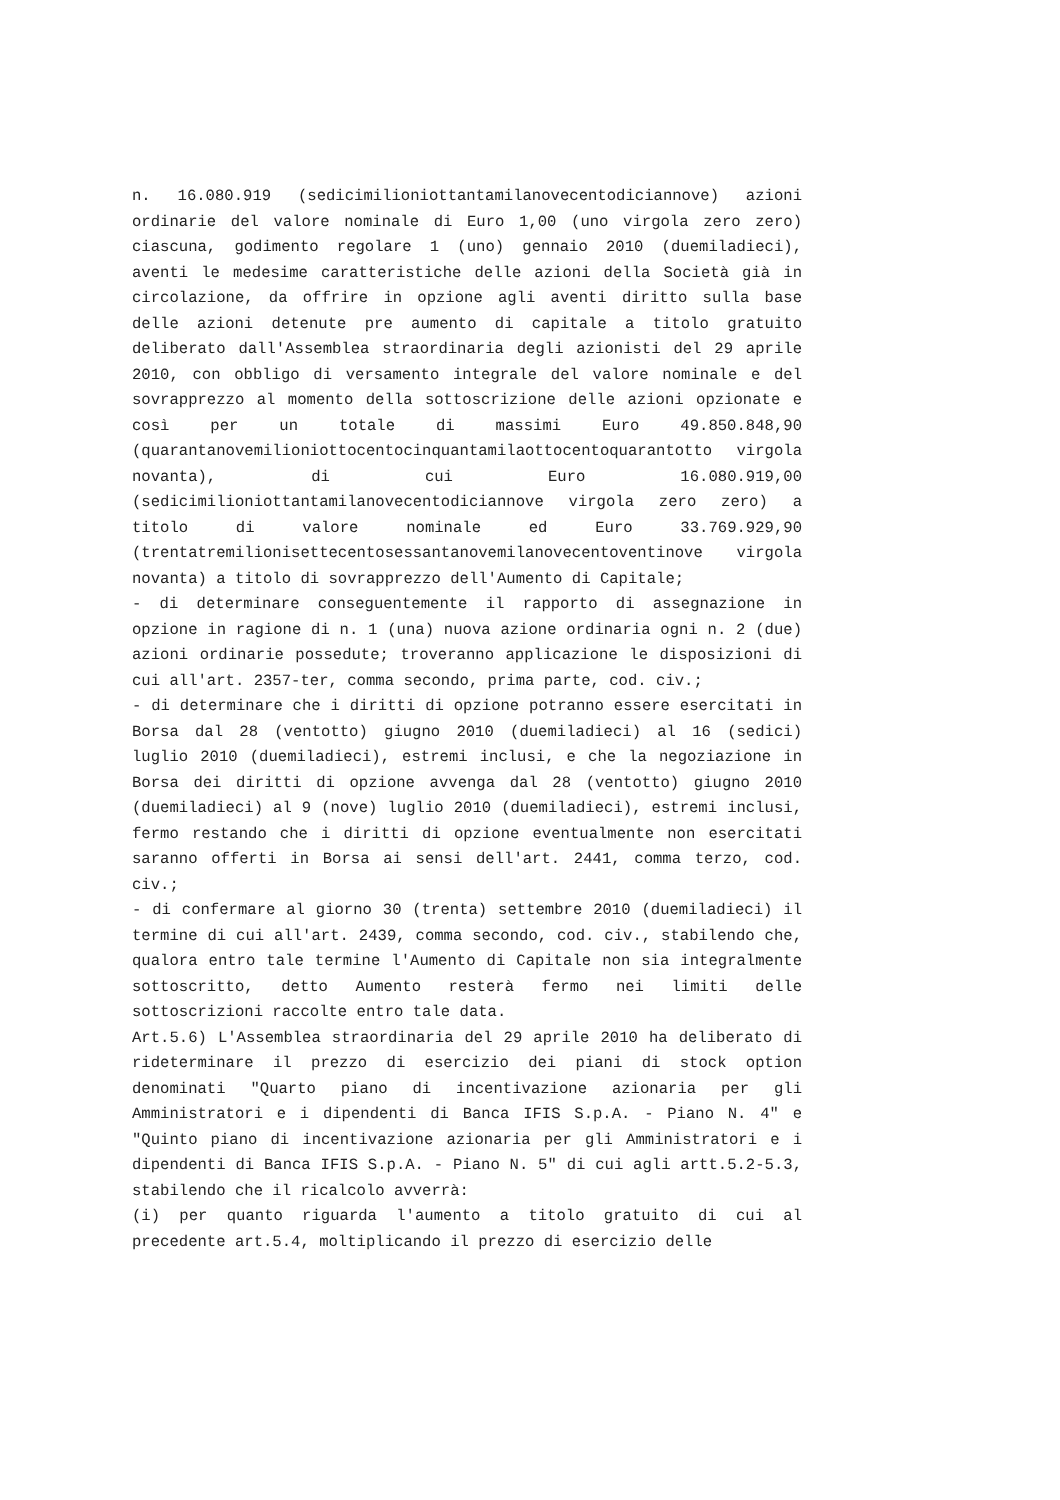n. 16.080.919 (sedicimilioniottantamilanovecentodiciannove) azioni ordinarie del valore nominale di Euro 1,00 (uno virgola zero zero) ciascuna, godimento regolare 1 (uno) gennaio 2010 (duemiladieci), aventi le medesime caratteristiche delle azioni della Società già in circolazione, da offrire in opzione agli aventi diritto sulla base delle azioni detenute pre aumento di capitale a titolo gratuito deliberato dall'Assemblea straordinaria degli azionisti del 29 aprile 2010, con obbligo di versamento integrale del valore nominale e del sovrapprezzo al momento della sottoscrizione delle azioni opzionate e così per un totale di massimi Euro 49.850.848,90 (quarantanovemilioniottocentocinquantamilaottocentoquarantotto virgola novanta), di cui Euro 16.080.919,00 (sedicimilioniottantamilanovecentodiciannove virgola zero zero) a titolo di valore nominale ed Euro 33.769.929,90 (trentatremilionisettecentosessantanovemilanovecentoventinove virgola novanta) a titolo di sovrapprezzo dell'Aumento di Capitale;
- di determinare conseguentemente il rapporto di assegnazione in opzione in ragione di n. 1 (una) nuova azione ordinaria ogni n. 2 (due) azioni ordinarie possedute; troveranno applicazione le disposizioni di cui all'art. 2357-ter, comma secondo, prima parte, cod. civ.;
- di determinare che i diritti di opzione potranno essere esercitati in Borsa dal 28 (ventotto) giugno 2010 (duemiladieci) al 16 (sedici) luglio 2010 (duemiladieci), estremi inclusi, e che la negoziazione in Borsa dei diritti di opzione avvenga dal 28 (ventotto) giugno 2010 (duemiladieci) al 9 (nove) luglio 2010 (duemiladieci), estremi inclusi, fermo restando che i diritti di opzione eventualmente non esercitati saranno offerti in Borsa ai sensi dell'art. 2441, comma terzo, cod. civ.;
- di confermare al giorno 30 (trenta) settembre 2010 (duemiladieci) il termine di cui all'art. 2439, comma secondo, cod. civ., stabilendo che, qualora entro tale termine l'Aumento di Capitale non sia integralmente sottoscritto, detto Aumento resterà fermo nei limiti delle sottoscrizioni raccolte entro tale data.
Art.5.6) L'Assemblea straordinaria del 29 aprile 2010 ha deliberato di rideterminare il prezzo di esercizio dei piani di stock option denominati "Quarto piano di incentivazione azionaria per gli Amministratori e i dipendenti di Banca IFIS S.p.A. - Piano N. 4" e "Quinto piano di incentivazione azionaria per gli Amministratori e i dipendenti di Banca IFIS S.p.A. - Piano N. 5" di cui agli artt.5.2-5.3, stabilendo che il ricalcolo avverrà:
(i) per quanto riguarda l'aumento a titolo gratuito di cui al precedente art.5.4, moltiplicando il prezzo di esercizio delle